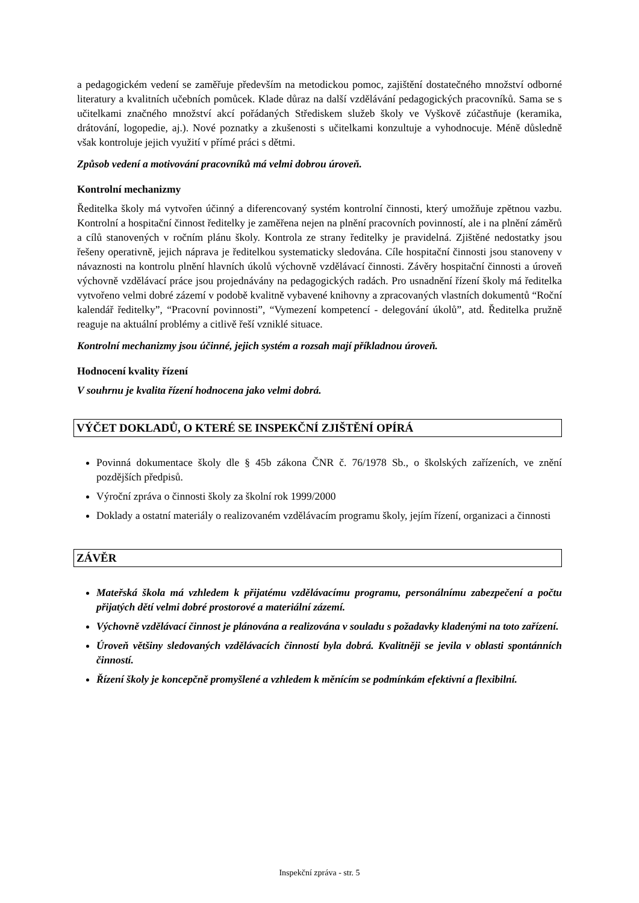a pedagogickém vedení se zaměřuje především na metodickou pomoc, zajištění dostatečného množství odborné literatury a kvalitních učebních pomůcek. Klade důraz na další vzdělávání pedagogických pracovníků. Sama se s učitelkami značného množství akcí pořádaných Střediskem služeb školy ve Vyškově zúčastňuje (keramika, drátování, logopedie, aj.). Nové poznatky a zkušenosti s učitelkami konzultuje a vyhodnocuje. Méně důsledně však kontroluje jejich využití v přímé práci s dětmi.
Způsob vedení a motivování pracovníků má velmi dobrou úroveň.
Kontrolní mechanizmy
Ředitelka školy má vytvořen účinný a diferencovaný systém kontrolní činnosti, který umožňuje zpětnou vazbu. Kontrolní a hospitační činnost ředitelky je zaměřena nejen na plnění pracovních povinností, ale i na plnění záměrů a cílů stanovených v ročním plánu školy. Kontrola ze strany ředitelky je pravidelná. Zjištěné nedostatky jsou řešeny operativně, jejich náprava je ředitelkou systematicky sledována. Cíle hospitační činnosti jsou stanoveny v návaznosti na kontrolu plnění hlavních úkolů výchovně vzdělávací činnosti. Závěry hospitační činnosti a úroveň výchovně vzdělávací práce jsou projednávány na pedagogických radách. Pro usnadnění řízení školy má ředitelka vytvořeno velmi dobré zázemí v podobě kvalitně vybavené knihovny a zpracovaných vlastních dokumentů “Roční kalendář ředitelky”, “Pracovní povinnosti”, “Vymezení kompetencí - delegování úkolů”, atd. Ředitelka pružně reaguje na aktuální problémy a citlivě řeší vzniklé situace.
Kontrolní mechanizmy jsou účinné, jejich systém a rozsah mají příkladnou úroveň.
Hodnocení kvality řízení
V souhrnu je kvalita řízení hodnocena jako velmi dobrá.
VÝČET DOKLADŮ, O KTERÉ SE INSPEKČNÍ ZJIŠTĚNÍ OPÍRÁ
Povinná dokumentace školy dle § 45b zákona ČNR č. 76/1978 Sb., o školských zařízeních, ve znění pozdějších předpisů.
Výroční zpráva o činnosti školy za školní rok 1999/2000
Doklady a ostatní materiály o realizovaném vzdělávacím programu školy, jejím řízení, organizaci a činnosti
ZÁVĚR
Mateřská škola má vzhledem k přijatému vzdělávacímu programu, personálnímu zabezpečení a počtu přijatých dětí velmi dobré prostorové a materiální zázemí.
Výchovně vzdělávací činnost je plánována a realizována v souladu s požadavky kladenými na toto zařízení.
Úroveň většiny sledovaných vzdělávacích činností byla dobrá. Kvalitněji se jevila v oblasti spontánních činností.
Řízení školy je koncepčně promyšlené a vzhledem k měnícím se podmínkám efektivní a flexibilní.
Inspekční zpráva - str. 5